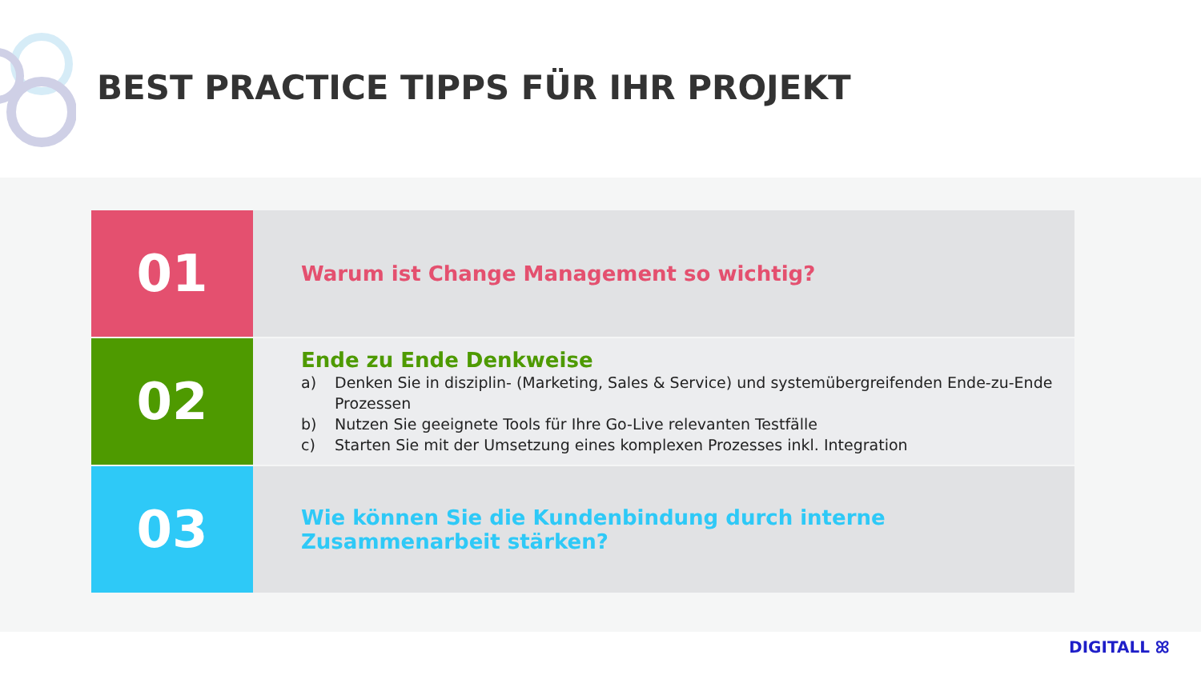BEST PRACTICE TIPPS FÜR IHR PROJEKT
01
Warum ist Change Management so wichtig?
02
Ende zu Ende Denkweise
a) Denken Sie in disziplin- (Marketing, Sales & Service) und systemübergreifenden Ende-zu-Ende Prozessen
b) Nutzen Sie geeignete Tools für Ihre Go-Live relevanten Testfälle
c) Starten Sie mit der Umsetzung eines komplexen Prozesses inkl. Integration
03
Wie können Sie die Kundenbindung durch interne Zusammenarbeit stärken?
DIGITALL ꕤ